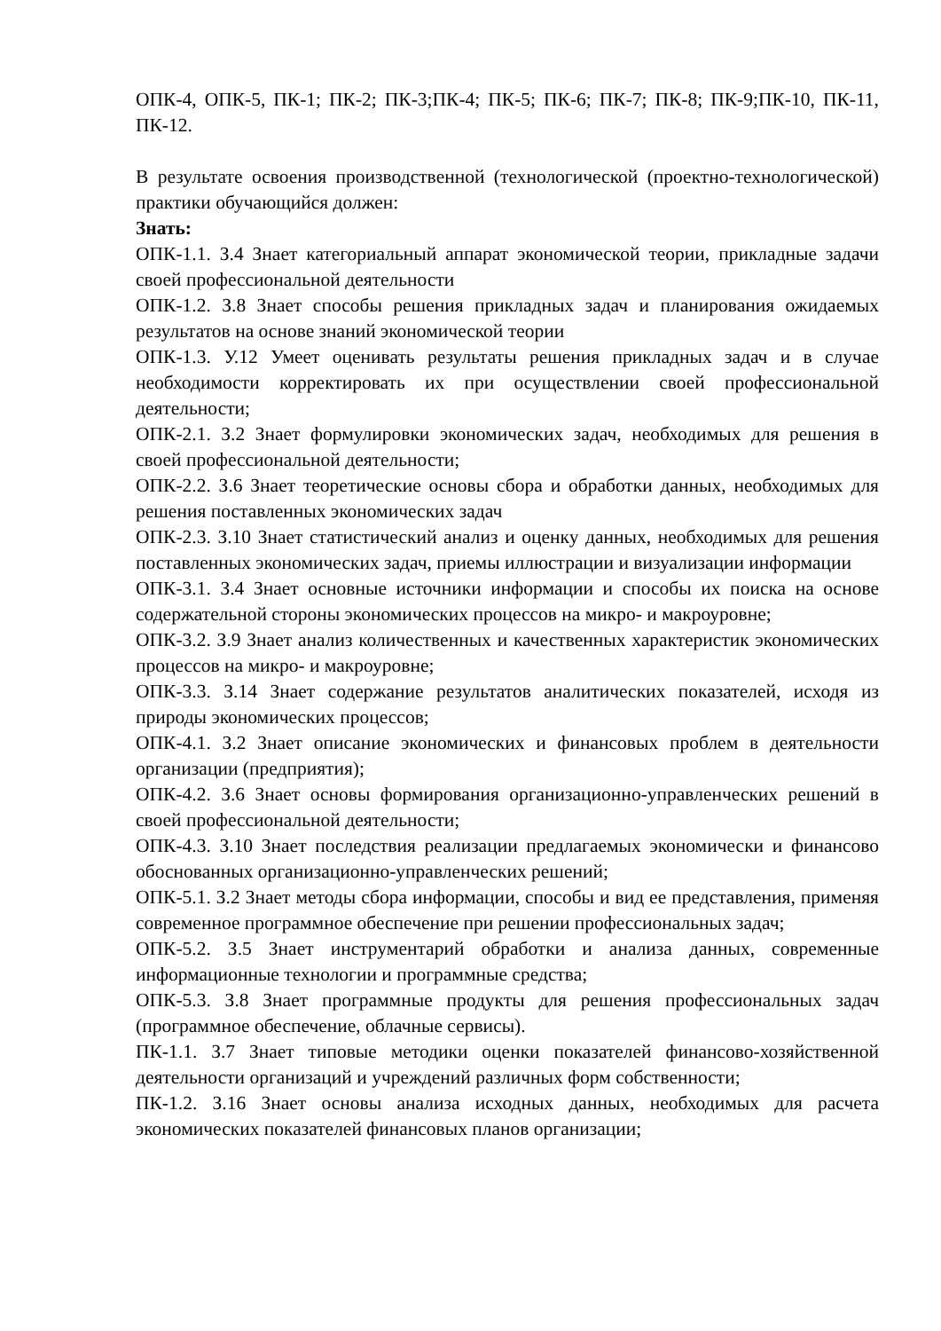ОПК-4, ОПК-5, ПК-1; ПК-2; ПК-3;ПК-4; ПК-5; ПК-6; ПК-7; ПК-8; ПК-9;ПК-10, ПК-11, ПК-12.
В результате освоения производственной (технологической (проектно-технологической) практики обучающийся должен:
Знать:
ОПК-1.1. З.4 Знает категориальный аппарат экономической теории, прикладные задачи своей профессиональной деятельности
ОПК-1.2. З.8 Знает способы решения прикладных задач и планирования ожидаемых результатов на основе знаний экономической теории
ОПК-1.3. У.12 Умеет оценивать результаты решения прикладных задач и в случае необходимости корректировать их при осуществлении своей профессиональной деятельности;
ОПК-2.1. З.2 Знает формулировки экономических задач, необходимых для решения в своей профессиональной деятельности;
ОПК-2.2. З.6 Знает теоретические основы сбора и обработки данных, необходимых для решения поставленных экономических задач
ОПК-2.3. З.10 Знает статистический анализ и оценку данных, необходимых для решения поставленных экономических задач, приемы иллюстрации и визуализации информации
ОПК-3.1. З.4 Знает основные источники информации и способы их поиска на основе содержательной стороны экономических процессов на микро- и макроуровне;
ОПК-3.2. З.9 Знает анализ количественных и качественных характеристик экономических процессов на микро- и макроуровне;
ОПК-3.3. З.14 Знает содержание результатов аналитических показателей, исходя из природы экономических процессов;
ОПК-4.1. З.2 Знает описание экономических и финансовых проблем в деятельности организации (предприятия);
ОПК-4.2. З.6 Знает основы формирования организационно-управленческих решений в своей профессиональной деятельности;
ОПК-4.3. З.10 Знает последствия реализации предлагаемых экономически и финансово обоснованных организационно-управленческих решений;
ОПК-5.1. З.2 Знает методы сбора информации, способы и вид ее представления, применяя современное программное обеспечение при решении профессиональных задач;
ОПК-5.2. З.5 Знает инструментарий обработки и анализа данных, современные информационные технологии и программные средства;
ОПК-5.3. З.8 Знает программные продукты для решения профессиональных задач (программное обеспечение, облачные сервисы).
ПК-1.1. З.7 Знает типовые методики оценки показателей финансово-хозяйственной деятельности организаций и учреждений различных форм собственности;
ПК-1.2. З.16 Знает основы анализа исходных данных, необходимых для расчета экономических показателей финансовых планов организации;